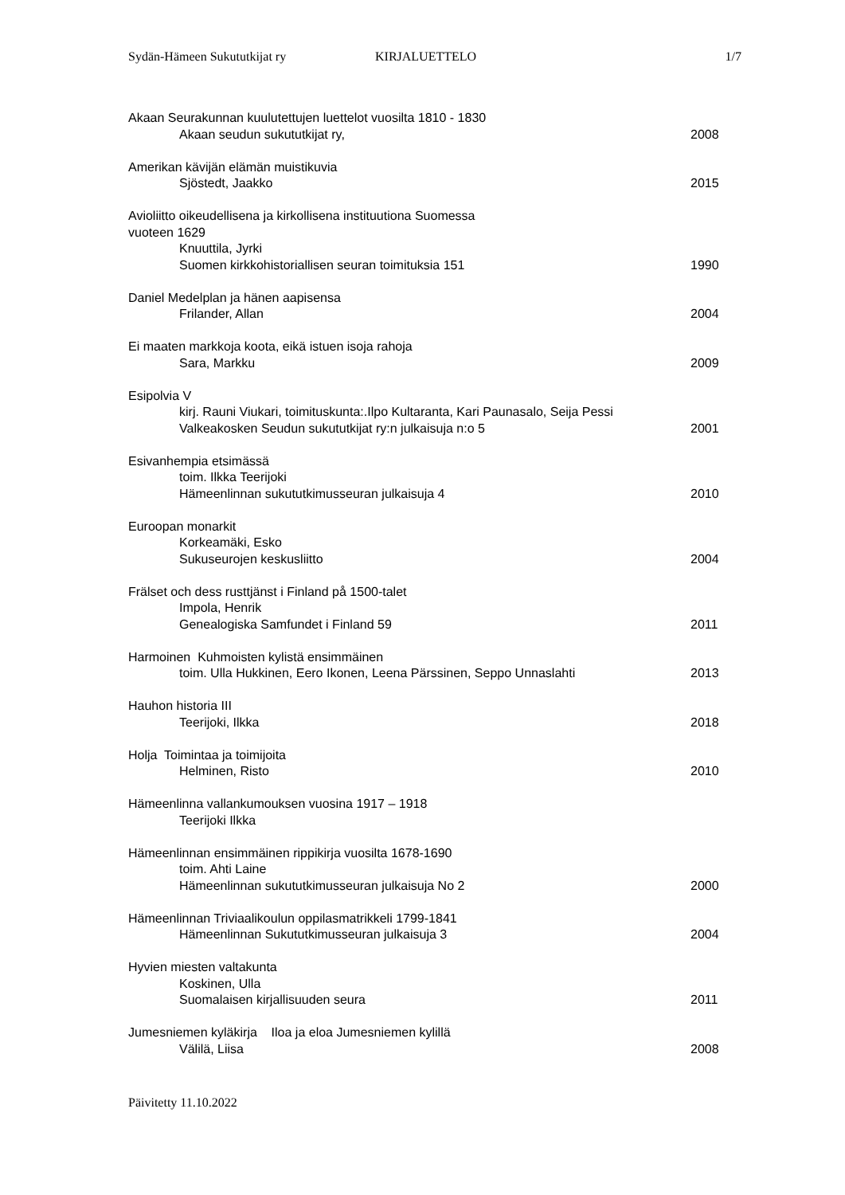Sydän-Hämeen Sukututkijat ry KIRJALUETTELO 1/7
Akaan Seurakunnan kuulutettujen luettelot vuosilta 1810 - 1830
Akaan seudun sukututkijat ry, 2008
Amerikan kävijän elämän muistikuvia
Sjöstedt, Jaakko 2015
Avioliitto oikeudellisena ja kirkollisena instituutiona Suomessa
vuoteen 1629
Knuuttila, Jyrki
Suomen kirkkohistoriallisen seuran toimituksia 151 1990
Daniel Medelplan ja hänen aapisensa
Frilander, Allan 2004
Ei maaten markkoja koota, eikä istuen isoja rahoja
Sara, Markku 2009
Esipolvia V
kirj. Rauni Viukari, toimituskunta:.Ilpo Kultaranta, Kari Paunasalo, Seija Pessi
Valkeakosken Seudun sukututkijat ry:n julkaisuja n:o 5 2001
Esivanhempia etsimässä
toim. Ilkka Teerijoki
Hämeenlinnan sukututkimusseuran julkaisuja 4 2010
Euroopan monarkit
Korkeamäki, Esko
Sukuseurojen keskusliitto 2004
Frälset och dess rusttjänst i Finland på 1500-talet
Impola, Henrik
Genealogiska Samfundet i Finland 59 2011
Harmoinen Kuhmoisten kylistä ensimmäinen
toim. Ulla Hukkinen, Eero Ikonen, Leena Pärssinen, Seppo Unnaslahti 2013
Hauhon historia III
Teerijoki, Ilkka 2018
Holja Toimintaa ja toimijoita
Helminen, Risto 2010
Hämeenlinna vallankumouksen vuosina 1917 – 1918
Teerijoki Ilkka
Hämeenlinnan ensimmäinen rippikirja vuosilta 1678-1690
toim. Ahti Laine
Hämeenlinnan sukututkimusseuran julkaisuja No 2 2000
Hämeenlinnan Triviaalikoulun oppilasmatrikkeli 1799-1841
Hämeenlinnan Sukututkimusseuran julkaisuja 3 2004
Hyvien miesten valtakunta
Koskinen, Ulla
Suomalaisen kirjallisuuden seura 2011
Jumesniemen kyläkirja Iloa ja eloa Jumesniemen kylillä
Välilä, Liisa 2008
Päivitetty 11.10.2022